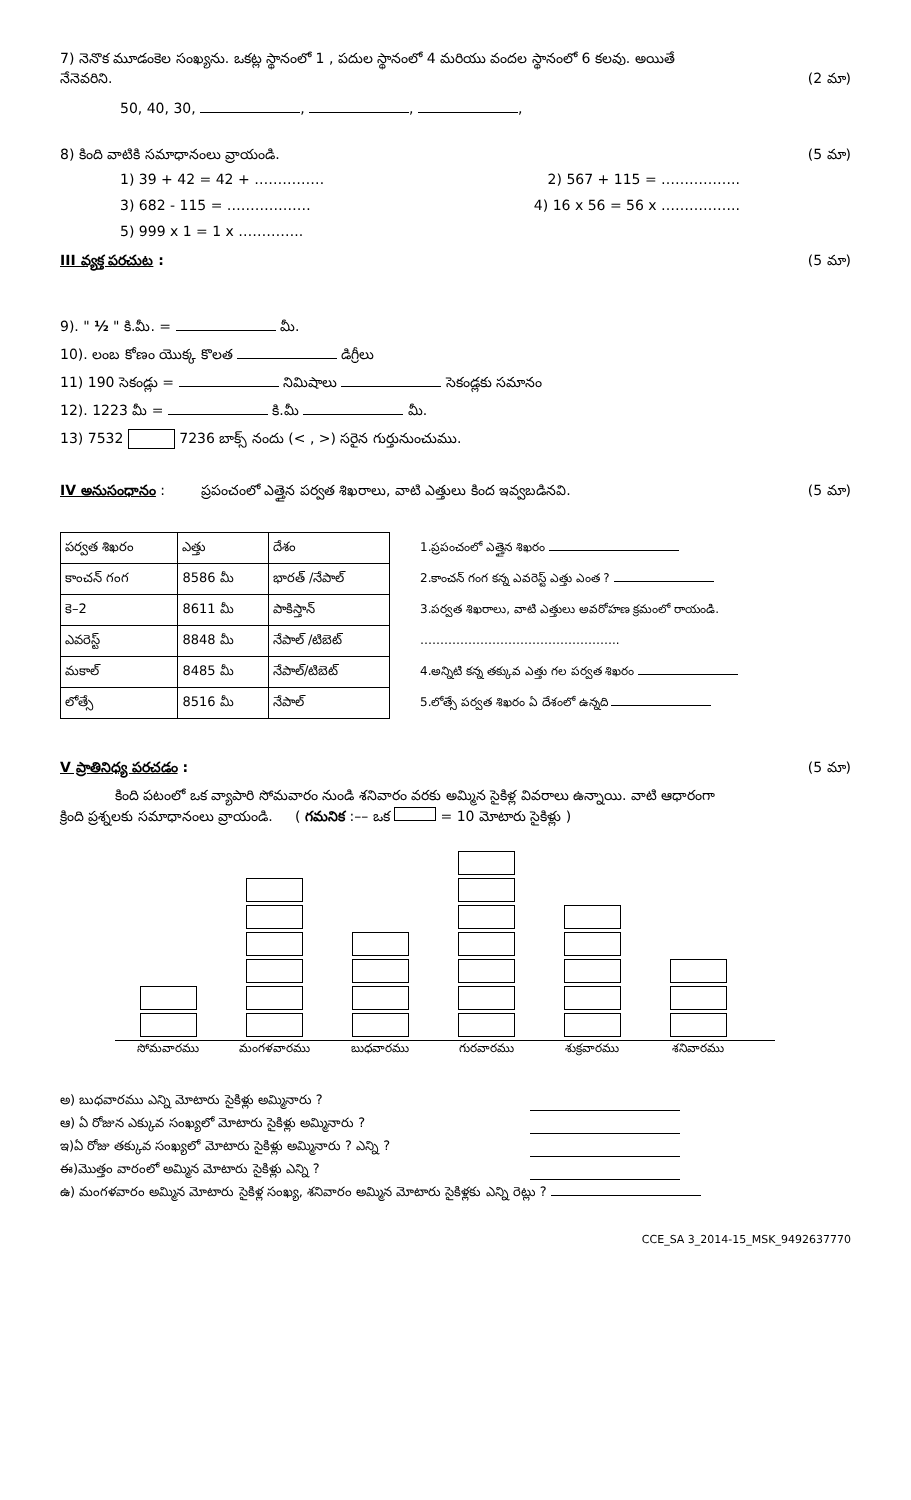7) నెనొక మూడంకెల సంఖ్యను. ఒకట్ల స్థానంలో 1 , పదుల స్థానంలో 4 మరియు వందల స్థానంలో 6 కలవు. అయితే
నేనెవరిని. (2 మా)
50, 40, 30, , , ,
8) కింది వాటికి సమాధానంలు వ్రాయండి. (5 మా)
1) 39 + 42 = 42 + …………… 2) 567 + 115 = ……………..
3) 682 - 115 = ……………… 4) 16 x 56 = 56 x ……………..
5) 999 x 1 = 1 x …………..
III వ్యక్త పరచుట : (5 మా)
9). " ½ " కి.మీ. = మీ.
10). లంబ కోణం యొక్క కొలత డిగ్రీలు
11) 190 సెకండ్లు = నిమిషాలు సెకండ్లకు సమానం
12). 1223 మీ = కి.మీ మీ.
13) 7532 7236 బాక్స్ నందు (< , >) సరైన గుర్తునుంచుము.
IV అనుసంధానం : ప్రపంచంలో ఎత్తైన పర్వత శిఖరాలు, వాటి ఎత్తులు కింద ఇవ్వబడినవి. (5 మా)
| పర్వత శిఖరం | ఎత్తు | దేశం |
| --- | --- | --- |
| కాంచన్ గంగ | 8586 మీ | భారత్ /నేపాల్ |
| కె–2 | 8611 మీ | పాకిస్తాన్ |
| ఎవరెస్ట్ | 8848 మీ | నేపాల్ /టిబెట్ |
| మకాల్ | 8485 మీ | నేపాల్/టిబెట్ |
| లోత్సే | 8516 మీ | నేపాల్ |
1.ప్రపంచంలో ఎత్తైన శిఖరం
2.కాంచన్ గంగ కన్న ఎవరెస్ట్ ఎత్తు ఎంత ?
3.పర్వత శిఖరాలు, వాటి ఎత్తులు అవరోహణ క్రమంలో రాయండి.
…………………………………………..
4.అన్నిటి కన్న తక్కువ ఎత్తు గల పర్వత శిఖరం
5.లోత్సే పర్వత శిఖరం ఏ దేశంలో ఉన్నది
V ప్రాతినిధ్య పరచడం : (5 మా)
కింది పటంలో ఒక వ్యాపారి సోమవారం నుండి శనివారం వరకు అమ్మిన సైకిళ్ల వివరాలు ఉన్నాయి. వాటి ఆధారంగా
క్రింది ప్రశ్నలకు సమాధానంలు వ్రాయండి. ( గమనిక :–– ఒక = 10 మోటారు సైకిళ్లు )
సోమవారము మంగళవారము బుధవారము గురవారము శుక్రవారము శనివారము
అ) బుధవారము ఎన్ని మోటారు సైకిళ్లు అమ్మినారు ?
ఆ) ఏ రోజున ఎక్కువ సంఖ్యలో మోటారు సైకిళ్లు అమ్మినారు ?
ఇ)ఏ రోజు తక్కువ సంఖ్యలో మోటారు సైకిళ్లు అమ్మినారు ? ఎన్ని ?
ఈ)మొత్తం వారంలో అమ్మిన మోటారు సైకిళ్లు ఎన్ని ?
ఉ) మంగళవారం అమ్మిన మోటారు సైకిళ్ల సంఖ్య, శనివారం అమ్మిన మోటారు సైకిళ్లకు ఎన్ని రెట్లు ?
CCE_SA 3_2014-15_MSK_9492637770